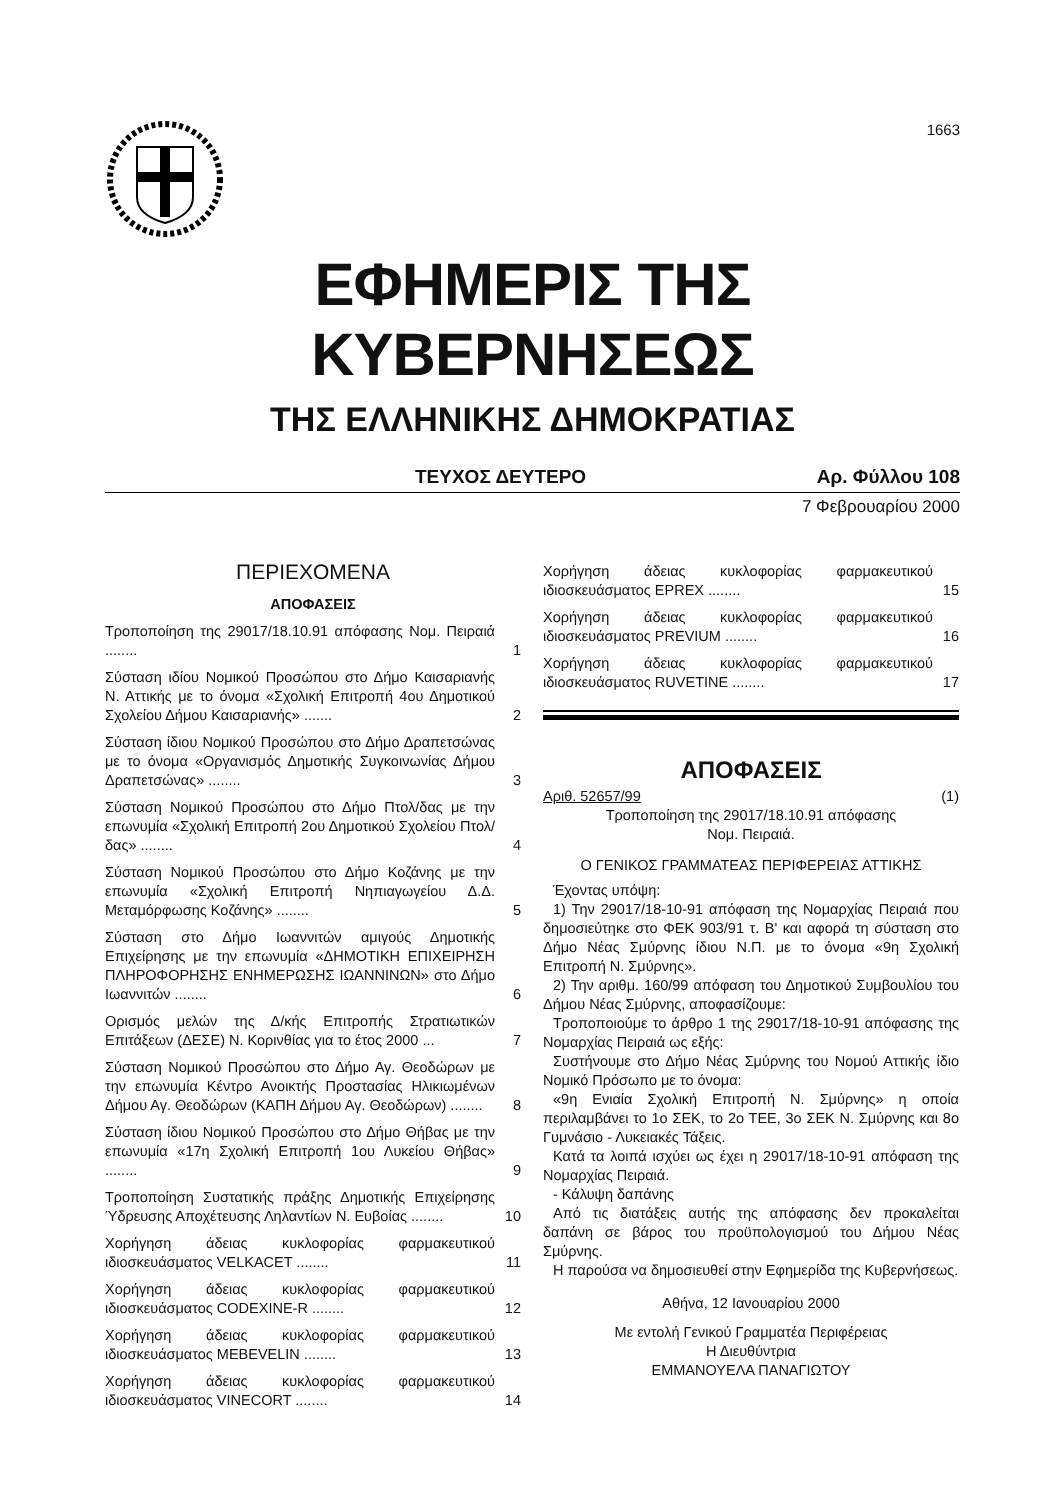1663
ΕΦΗΜΕΡΙΣ ΤΗΣ ΚΥΒΕΡΝΗΣΕΩΣ
ΤΗΣ ΕΛΛΗΝΙΚΗΣ ΔΗΜΟΚΡΑΤΙΑΣ
ΤΕΥΧΟΣ ΔΕΥΤΕΡΟ Αρ. Φύλλου 108
7 Φεβρουαρίου 2000
ΠΕΡΙΕΧΟΜΕΝΑ
ΑΠΟΦΑΣΕΙΣ
Τροποποίηση της 29017/18.10.91 απόφασης Νομ. Πειραιά ........ 1
Σύσταση ιδίου Νομικού Προσώπου στο Δήμο Καισαριανής Ν. Αττικής με το όνομα «Σχολική Επιτροπή 4ου Δημοτικού Σχολείου Δήμου Καισαριανής» ....... 2
Σύσταση ίδιου Νομικού Προσώπου στο Δήμο Δραπετσώνας με το όνομα «Οργανισμός Δημοτικής Συγκοινωνίας Δήμου Δραπετσώνας» ........ 3
Σύσταση Νομικού Προσώπου στο Δήμο Πτολ/δας με την επωνυμία «Σχολική Επιτροπή 2ου Δημοτικού Σχολείου Πτολ/δας» ........ 4
Σύσταση Νομικού Προσώπου στο Δήμο Κοζάνης με την επωνυμία «Σχολική Επιτροπή Νηπιαγωγείου Δ.Δ. Μεταμόρφωσης Κοζάνης» ........ 5
Σύσταση στο Δήμο Ιωαννιτών αμιγούς Δημοτικής Επιχείρησης με την επωνυμία «ΔΗΜΟΤΙΚΗ ΕΠΙΧΕΙΡΗΣΗ ΠΛΗΡΟΦΟΡΗΣΗΣ ΕΝΗΜΕΡΩΣΗΣ ΙΩΑΝΝΙΝΩΝ» στο Δήμο Ιωαννιτών ........ 6
Ορισμός μελών της Δ/κής Επιτροπής Στρατιωτικών Επιτάξεων (ΔΕΣΕ) Ν. Κορινθίας για το έτος 2000 ... 7
Σύσταση Νομικού Προσώπου στο Δήμο Αγ. Θεοδώρων με την επωνυμία Κέντρο Ανοικτής Προστασίας Ηλικιωμένων Δήμου Αγ. Θεοδώρων (ΚΑΠΗ Δήμου Αγ. Θεοδώρων) ........ 8
Σύσταση ίδιου Νομικού Προσώπου στο Δήμο Θήβας με την επωνυμία «17η Σχολική Επιτροπή 1ου Λυκείου Θήβας» ........ 9
Τροποποίηση Συστατικής πράξης Δημοτικής Επιχείρησης Ύδρευσης Αποχέτευσης Ληλαντίων Ν. Ευβοίας ........ 10
Χορήγηση άδειας κυκλοφορίας φαρμακευτικού ιδιοσκευάσματος VELKACET ........ 11
Χορήγηση άδειας κυκλοφορίας φαρμακευτικού ιδιοσκευάσματος CODEXINE-R ........ 12
Χορήγηση άδειας κυκλοφορίας φαρμακευτικού ιδιοσκευάσματος MEBEVELIN ........ 13
Χορήγηση άδειας κυκλοφορίας φαρμακευτικού ιδιοσκευάσματος VINECORT ........ 14
Χορήγηση άδειας κυκλοφορίας φαρμακευτικού ιδιοσκευάσματος EPREX ........ 15
Χορήγηση άδειας κυκλοφορίας φαρμακευτικού ιδιοσκευάσματος PREVIUM ........ 16
Χορήγηση άδειας κυκλοφορίας φαρμακευτικού ιδιοσκευάσματος RUVETINE ........ 17
ΑΠΟΦΑΣΕΙΣ
Αριθ. 52657/99 (1)
Τροποποίηση της 29017/18.10.91 απόφασης
Νομ. Πειραιά.
Ο ΓΕΝΙΚΟΣ ΓΡΑΜΜΑΤΕΑΣ ΠΕΡΙΦΕΡΕΙΑΣ ΑΤΤΙΚΗΣ
Έχοντας υπόψη:
1) Την 29017/18-10-91 απόφαση της Νομαρχίας Πειραιά που δημοσιεύτηκε στο ΦΕΚ 903/91 τ. Β' και αφορά τη σύσταση στο Δήμο Νέας Σμύρνης ίδιου Ν.Π. με το όνομα «9η Σχολική Επιτροπή Ν. Σμύρνης».
2) Την αριθμ. 160/99 απόφαση του Δημοτικού Συμβουλίου του Δήμου Νέας Σμύρνης, αποφασίζουμε:
Τροποποιούμε το άρθρο 1 της 29017/18-10-91 απόφασης της Νομαρχίας Πειραιά ως εξής:
Συστήνουμε στο Δήμο Νέας Σμύρνης του Νομού Αττικής ίδιο Νομικό Πρόσωπο με το όνομα:
«9η Ενιαία Σχολική Επιτροπή Ν. Σμύρνης» η οποία περιλαμβάνει το 1ο ΣΕΚ, το 2ο ΤΕΕ, 3ο ΣΕΚ Ν. Σμύρνης και 8ο Γυμνάσιο - Λυκειακές Τάξεις.
Κατά τα λοιπά ισχύει ως έχει η 29017/18-10-91 απόφαση της Νομαρχίας Πειραιά.
- Κάλυψη δαπάνης
Από τις διατάξεις αυτής της απόφασης δεν προκαλείται δαπάνη σε βάρος του προϋπολογισμού του Δήμου Νέας Σμύρνης.
Η παρούσα να δημοσιευθεί στην Εφημερίδα της Κυβερνήσεως.
Αθήνα, 12 Ιανουαρίου 2000
Με εντολή Γενικού Γραμματέα Περιφέρειας
Η Διευθύντρια
ΕΜΜΑΝΟΥΕΛΑ ΠΑΝΑΓΙΩΤΟΥ